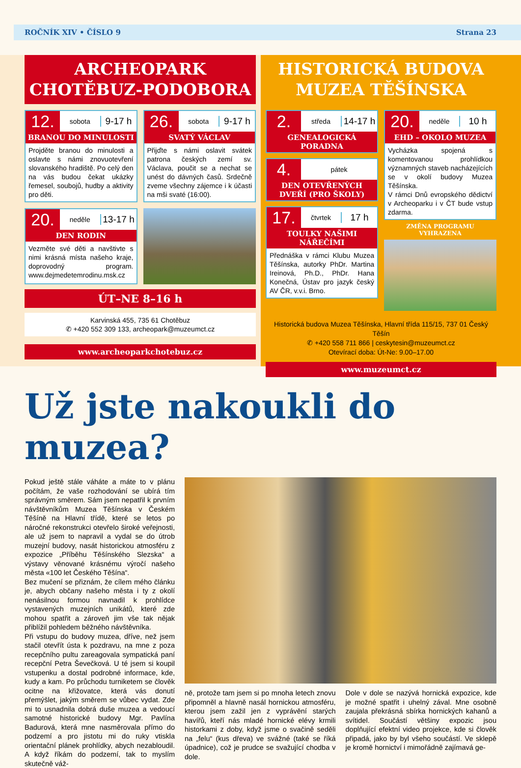ROČNÍK XIV • ČÍSLO 9 Strana 23
ARCHEOPARK
CHOTĚBUZ-PODOBORA
12. sobota 9-17 h
BRANOU DO MINULOSTI
Projděte branou do minulosti a oslavte s námi znovuotevření slovanského hradiště. Po celý den na vás budou čekat ukázky řemesel, soubojů, hudby a aktivity pro děti.
26. sobota 9-17 h
SVATÝ VÁCLAV
Přijďte s námi oslavit svátek patrona českých zemí sv. Václava, poučit se a nechat se unést do dávných časů. Srdečně zveme všechny zájemce i k účasti na mši svaté (16:00).
20. neděle 13-17 h
DEN RODIN
Vezměte své děti a navštivte s nimi krásná místa našeho kraje, doprovodný program. www.dejmedetemrodinu.msk.cz
ÚT–NE 8–16 h
Karvinská 455, 735 61 Chotěbuz
✆ +420 552 309 133, archeopark@muzeumct.cz
www.archeoparkchotebuz.cz
HISTORICKÁ BUDOVA
MUZEA TĚŠÍNSKA
2. středa 14-17 h
GENEALOGICKÁ
PORADNA
4. pátek
DEN OTEVŘENÝCH
DVEŘÍ (PRO ŠKOLY)
17. čtvrtek 17 h
TOULKY NAŠIMI
NÁŘEČÍMI
Přednáška v rámci Klubu Muzea Těšínska, autorky PhDr. Martina Ireinová, Ph.D., PhDr. Hana Konečná, Ústav pro jazyk český AV ČR, v.v.i. Brno.
20. neděle 10 h
EHD – OKOLO MUZEA
Vycházka spojená s komentovanou prohlídkou významných staveb nacházejících se v okolí budovy Muzea Těšínska.
V rámci Dnů evropského dědictví v Archeoparku i v ČT bude vstup zdarma.
ZMĚNA PROGRAMU
VYHRAZENA
Historická budova Muzea Těšínska, Hlavní třída 115/15, 737 01 Český Těšín
✆ +420 558 711 866 | ceskytesin@muzeumct.cz
Otevírací doba: Út-Ne: 9.00–17.00
www.muzeumct.cz
Už jste nakoukli do muzea?
Pokud ještě stále váháte a máte to v plánu počítám, že vaše rozhodování se ubírá tím správným směrem. Sám jsem nepatřil k prvním návštěvníkům Muzea Těšínska v Českém Těšíně na Hlavní třídě, které se letos po náročné rekonstrukci otevřelo široké veřejnosti, ale už jsem to napravil a vydal se do útrob muzejní budovy, nasát historickou atmosféru z expozice „Příběhu Těšínského Slezska“ a výstavy věnované krásnému výročí našeho města «100 let Českého Těšína“.
Bez mučení se přiznám, že cílem mého článku je, abych občany našeho města i ty z okolí nenásilnou formou navnadil k prohlídce vystavených muzejních unikátů, které zde mohou spatřit a zároveň jim vše tak nějak přiblížil pohledem běžného návštěvníka.
Při vstupu do budovy muzea, dříve, než jsem stačil otevřít ústa k pozdravu, na mne z poza recepčního pultu zareagovala sympatická paní recepční Petra Ševečková. U té jsem si koupil vstupenku a dostal podrobné informace, kde, kudy a kam. Po průchodu turniketem se člověk ocitne na křižovatce, která vás donutí přemýšlet, jakým směrem se vůbec vydat. Zde mi to usnadnila dobrá duše muzea a vedoucí samotné historické budovy Mgr. Pavlína Badurová, která mne nasměrovala přímo do podzemí a pro jistotu mi do ruky vtiskla orientační plánek prohlídky, abych nezabloudil. A když říkám do podzemí, tak to myslím skutečně váž-
ně, protože tam jsem si po mnoha letech znovu připomněl a hlavně nasál hornickou atmosféru, kterou jsem zažil jen z vyprávění starých havířů, kteří nás mladé hornické elévy krmili historkami z doby, když jsme o svačině seděli na „felu“ (kus dřeva) ve svážné (také se říká úpadnice), což je prudce se svažující chodba v dole.
Dole v dole se nazývá hornická expozice, kde je možné spatřit i uhelný zával. Mne osobně zaujala překrásná sbírka hornických kahanů a svítidel. Součástí většiny expozic jsou doplňující efektní video projekce, kde si člověk připadá, jako by byl všeho součástí. Ve sklepě je kromě hornictví i mimořádně zajímavá ge-